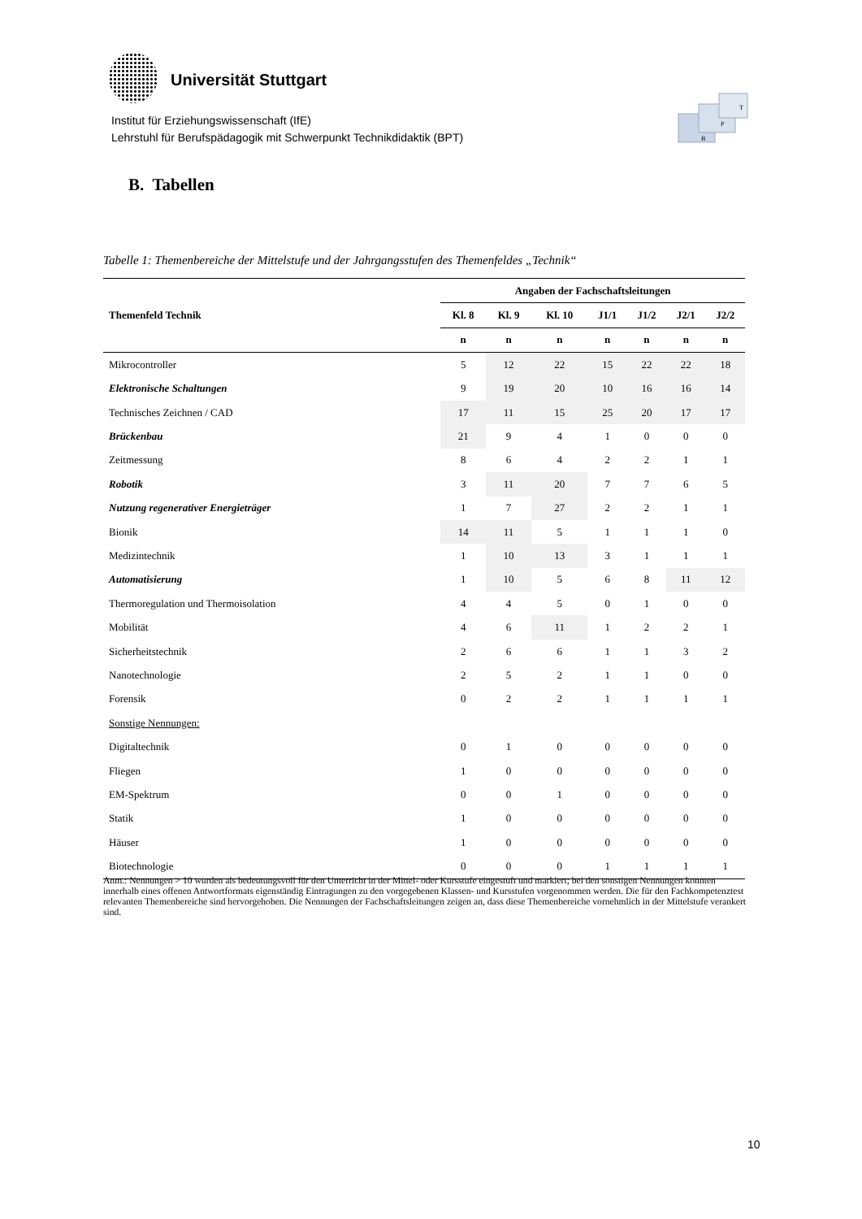Universität Stuttgart
Institut für Erziehungswissenschaft (IfE)
Lehrstuhl für Berufspädagogik mit Schwerpunkt Technikdidaktik (BPT)
B
P
T
B. Tabellen
Tabelle 1: Themenbereiche der Mittelstufe und der Jahrgangsstufen des Themenfeldes „Technik“
| | Angaben der Fachschaftsleitungen | | | | | | |
| --- | --- | --- | --- | --- | --- | --- | --- |
| Themenfeld Technik | Kl. 8 | Kl. 9 | Kl. 10 | J1/1 | J1/2 | J2/1 | J2/2 |
| | n | n | n | n | n | n | n |
| Mikrocontroller | 5 | 12 | 22 | 15 | 22 | 22 | 18 |
| Elektronische Schaltungen | 9 | 19 | 20 | 10 | 16 | 16 | 14 |
| Technisches Zeichnen / CAD | 17 | 11 | 15 | 25 | 20 | 17 | 17 |
| Brückenbau | 21 | 9 | 4 | 1 | 0 | 0 | 0 |
| Zeitmessung | 8 | 6 | 4 | 2 | 2 | 1 | 1 |
| Robotik | 3 | 11 | 20 | 7 | 7 | 6 | 5 |
| Nutzung regenerativer Energieträger | 1 | 7 | 27 | 2 | 2 | 1 | 1 |
| Bionik | 14 | 11 | 5 | 1 | 1 | 1 | 0 |
| Medizintechnik | 1 | 10 | 13 | 3 | 1 | 1 | 1 |
| Automatisierung | 1 | 10 | 5 | 6 | 8 | 11 | 12 |
| Thermoregulation und Thermoisolation | 4 | 4 | 5 | 0 | 1 | 0 | 0 |
| Mobilität | 4 | 6 | 11 | 1 | 2 | 2 | 1 |
| Sicherheitstechnik | 2 | 6 | 6 | 1 | 1 | 3 | 2 |
| Nanotechnologie | 2 | 5 | 2 | 1 | 1 | 0 | 0 |
| Forensik | 0 | 2 | 2 | 1 | 1 | 1 | 1 |
| Sonstige Nennungen: | | | | | | | |
| Digitaltechnik | 0 | 1 | 0 | 0 | 0 | 0 | 0 |
| Fliegen | 1 | 0 | 0 | 0 | 0 | 0 | 0 |
| EM-Spektrum | 0 | 0 | 1 | 0 | 0 | 0 | 0 |
| Statik | 1 | 0 | 0 | 0 | 0 | 0 | 0 |
| Häuser | 1 | 0 | 0 | 0 | 0 | 0 | 0 |
| Biotechnologie | 0 | 0 | 0 | 1 | 1 | 1 | 1 |
Anm.: Nennungen > 10 wurden als bedeutungsvoll für den Unterricht in der Mittel- oder Kursstufe eingestuft und markiert; bei den sonstigen Nennungen konnten innerhalb eines offenen Antwortformats eigenständig Eintragungen zu den vorgegebenen Klassen- und Kursstufen vorgenommen werden. Die für den Fachkompetenztest relevanten Themenbereiche sind hervorgehoben. Die Nennungen der Fachschaftsleitungen zeigen an, dass diese Themenbereiche vornehmlich in der Mittelstufe verankert sind.
10